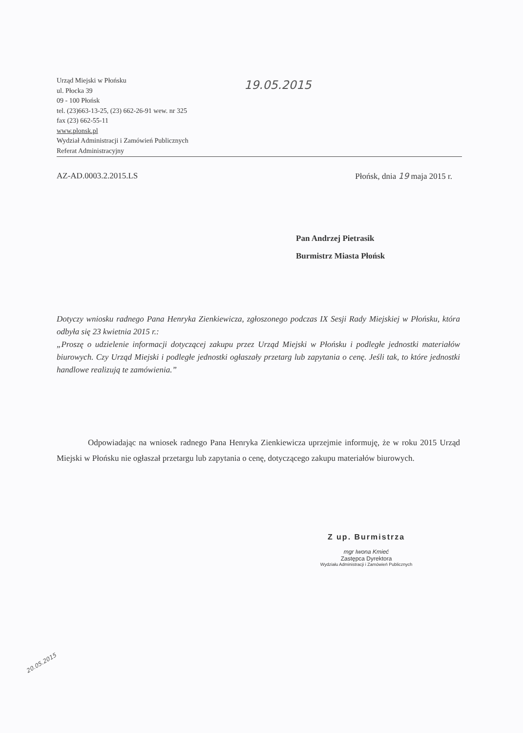19.05.2015
Urząd Miejski w Płońsku
ul. Płocka 39
09 - 100 Płońsk
tel. (23)663-13-25, (23) 662-26-91 wew. nr 325
fax (23) 662-55-11
www.plonsk.pl
Wydział Administracji i Zamówień Publicznych
Referat Administracyjny
AZ-AD.0003.2.2015.LS Płońsk, dnia 19 maja 2015 r.
Pan Andrzej Pietrasik
Burmistrz Miasta Płońsk
Dotyczy wniosku radnego Pana Henryka Zienkiewicza, zgłoszonego podczas IX Sesji Rady Miejskiej w Płońsku, która odbyła się 23 kwietnia 2015 r.:
„Proszę o udzielenie informacji dotyczącej zakupu przez Urząd Miejski w Płońsku i podległe jednostki materiałów biurowych. Czy Urząd Miejski i podległe jednostki ogłaszały przetarg lub zapytania o cenę. Jeśli tak, to które jednostki handlowe realizują te zamówienia.”
Odpowiadając na wniosek radnego Pana Henryka Zienkiewicza uprzejmie informuję, że w roku 2015 Urząd Miejski w Płońsku nie ogłaszał przetargu lub zapytania o cenę, dotyczącego zakupu materiałów biurowych.
Z up. Burmistrza
mgr Iwona Kmieć
Zastępca Dyrektora
Wydziału Administracji i Zamówień Publicznych
20.05.2015